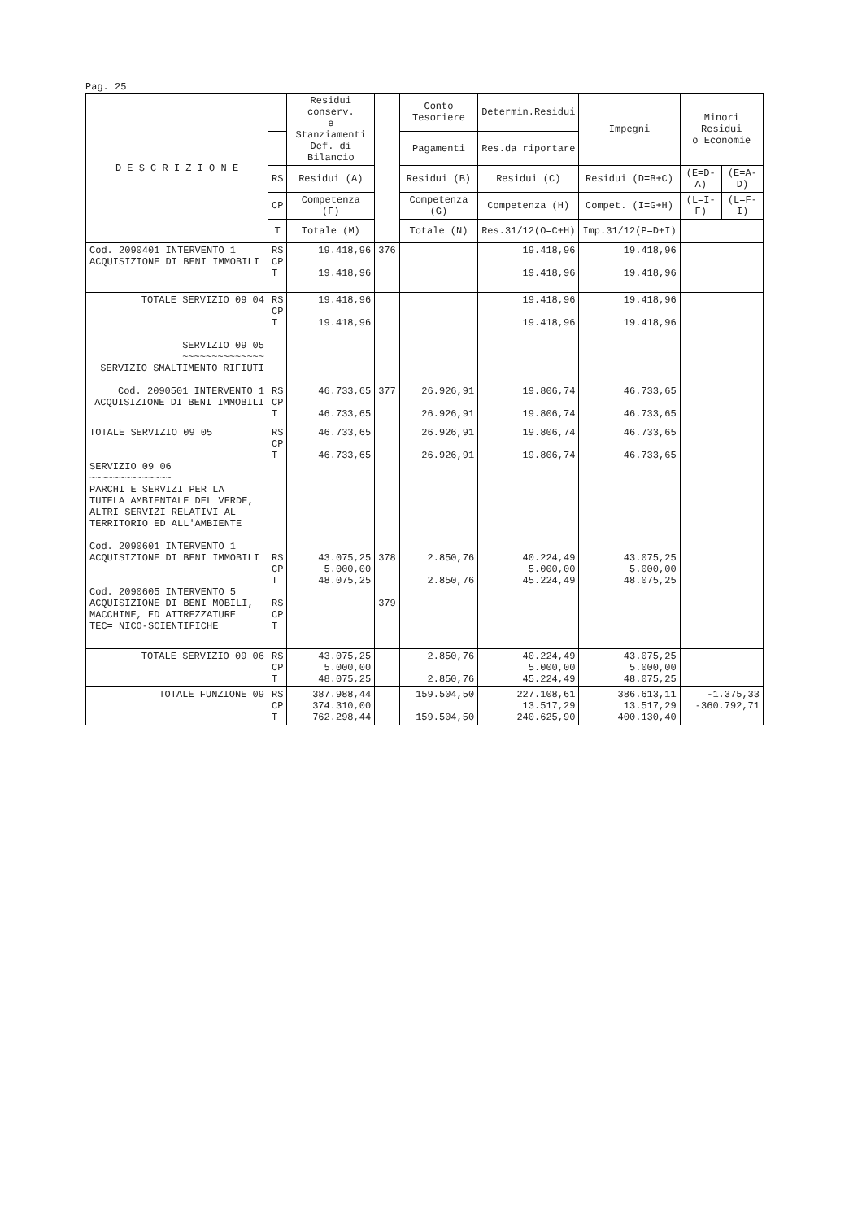Pag. 25
| D E S C R I Z I O N E | | Residui conserv. e Stanziamenti Def. di Bilancio | | Conto Tesoriere | Determin.Residui | Impegni | Minori Residui o Economie | |
| --- | --- | --- | --- | --- | --- | --- | --- | --- |
| | | | | Pagamenti | Res.da riportare | | | |
| | RS | Residui (A) | | Residui (B) | Residui (C) | Residui (D=B+C) | (E=D-A) | (E=A-D) |
| | CP | Competenza (F) | | Competenza (G) | Competenza (H) | Compet. (I=G+H) | (L=I-F) | (L=F-I) |
| | T | Totale (M) | | Totale (N) | Res.31/12(O=C+H) | Imp.31/12(P=D+I) | | |
| Cod. 2090401 INTERVENTO 1 ACQUISIZIONE DI BENI IMMOBILI | RS CP T | 19.418,96 19.418,96 | 376 | | 19.418,96 19.418,96 | 19.418,96 19.418,96 | | |
| TOTALE SERVIZIO 09 04 SERVIZIO 09 05 ~~~~~~~~~~~~~~ SERVIZIO SMALTIMENTO RIFIUTI Cod. 2090501 INTERVENTO 1 ACQUISIZIONE DI BENI IMMOBILI | RS CP T RS CP T | 19.418,96 19.418,96 46.733,65 46.733,65 | 377 | 26.926,91 26.926,91 | 19.418,96 19.418,96 19.806,74 19.806,74 | 19.418,96 19.418,96 46.733,65 46.733,65 | | |
| TOTALE SERVIZIO 09 05 SERVIZIO 09 06 ~~~~~~~~~~~~~~ PARCHI E SERVIZI PER LA TUTELA AMBIENTALE DEL VERDE, ALTRI SERVIZI RELATIVI AL TERRITORIO ED ALL'AMBIENTE Cod. 2090601 INTERVENTO 1 ACQUISIZIONE DI BENI IMMOBILI Cod. 2090605 INTERVENTO 5 ACQUISIZIONE DI BENI MOBILI, MACCHINE, ED ATTREZZATURE TEC= NICO-SCIENTIFICHE | RS CP T RS CP T RS CP T | 46.733,65 46.733,65 43.075,25 5.000,00 48.075,25 | 378 379 | 26.926,91 26.926,91 2.850,76 2.850,76 | 19.806,74 19.806,74 40.224,49 5.000,00 45.224,49 | 46.733,65 46.733,65 43.075,25 5.000,00 48.075,25 | | |
| TOTALE SERVIZIO 09 06 | RS CP T | 43.075,25 5.000,00 48.075,25 | | 2.850,76 2.850,76 | 40.224,49 5.000,00 45.224,49 | 43.075,25 5.000,00 48.075,25 | | |
| TOTALE FUNZIONE 09 | RS CP T | 387.988,44 374.310,00 762.298,44 | | 159.504,50 159.504,50 | 227.108,61 13.517,29 240.625,90 | 386.613,11 13.517,29 400.130,40 | -1.375,33 -360.792,71 | |